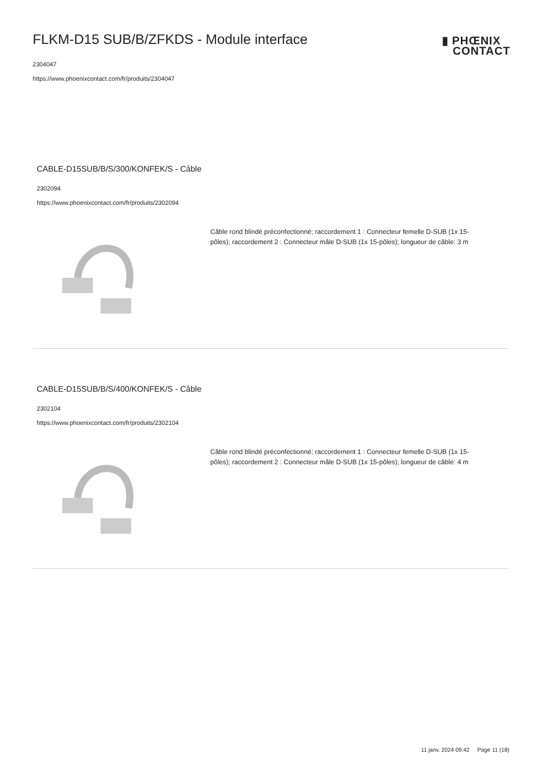FLKM-D15 SUB/B/ZFKDS - Module interface
2304047
https://www.phoenixcontact.com/fr/produits/2304047
▮ PHŒNIX
CONTACT
CABLE-D15SUB/B/S/300/KONFEK/S - Câble
2302094
https://www.phoenixcontact.com/fr/produits/2302094
Câble rond blindé préconfectionné; raccordement 1 : Connecteur femelle D-SUB (1x 15-pôles); raccordement 2 : Connecteur mâle D-SUB (1x 15-pôles); longueur de câble: 3 m
CABLE-D15SUB/B/S/400/KONFEK/S - Câble
2302104
https://www.phoenixcontact.com/fr/produits/2302104
Câble rond blindé préconfectionné; raccordement 1 : Connecteur femelle D-SUB (1x 15-pôles); raccordement 2 : Connecteur mâle D-SUB (1x 15-pôles); longueur de câble: 4 m
11 janv. 2024 09:42 Page 11 (18)